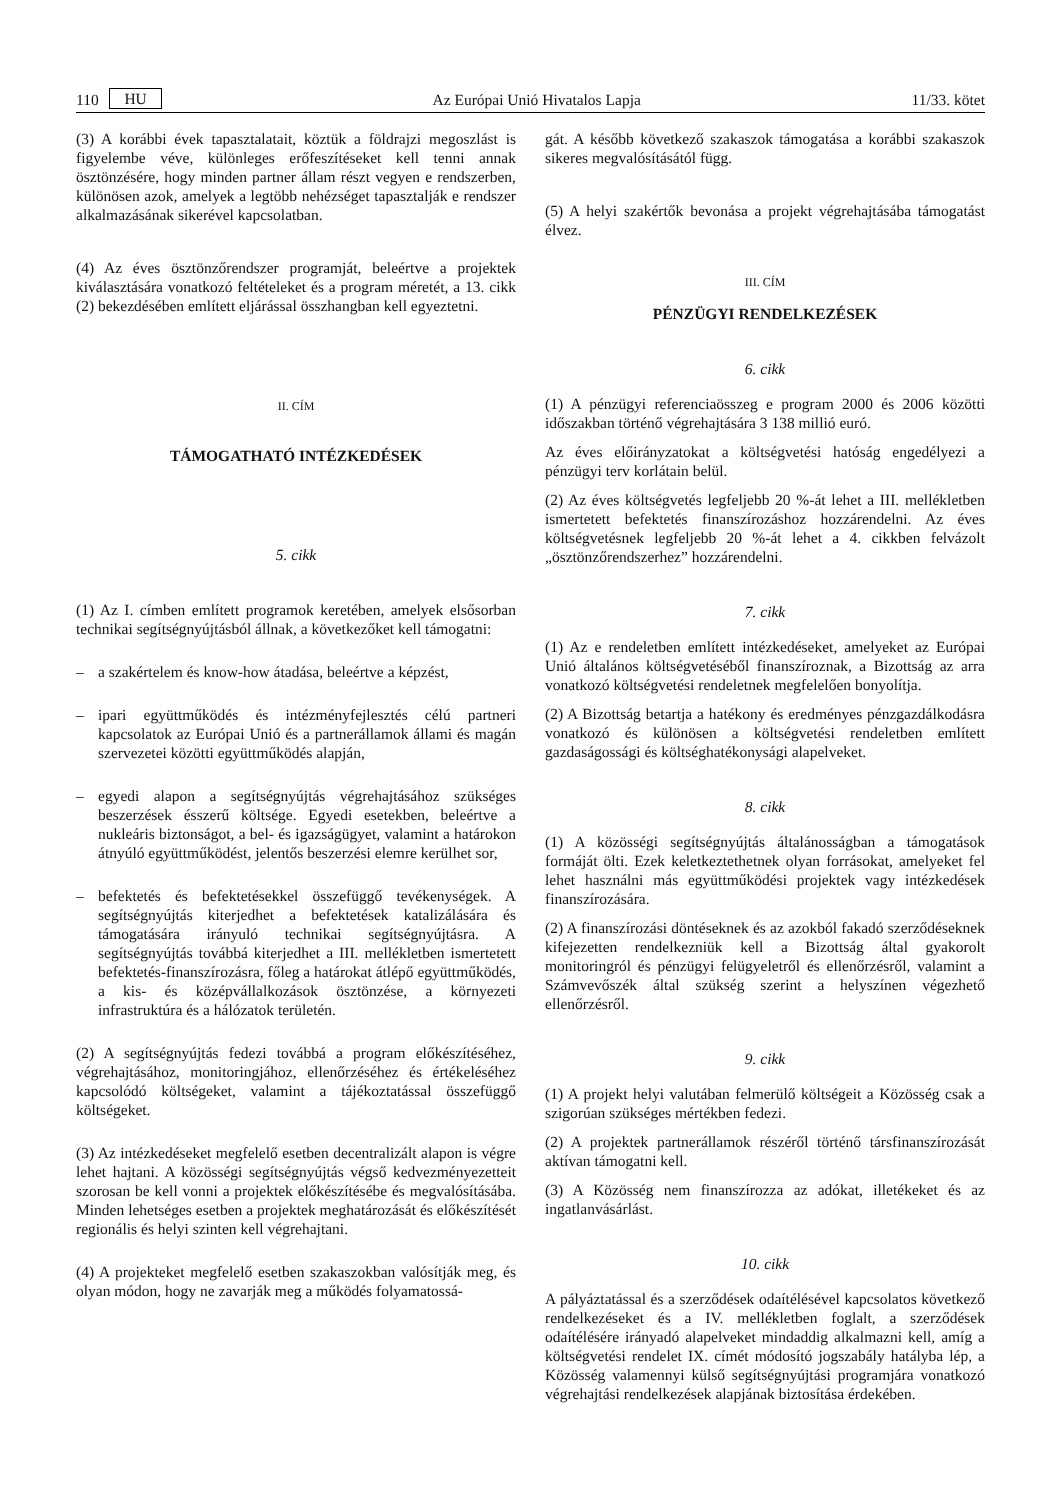110 HU Az Európai Unió Hivatalos Lapja 11/33. kötet
(3) A korábbi évek tapasztalatait, köztük a földrajzi megoszlást is figyelembe véve, különleges erőfeszítéseket kell tenni annak ösztönzésére, hogy minden partner állam részt vegyen e rendszerben, különösen azok, amelyek a legtöbb nehézséget tapasztalják e rendszer alkalmazásának sikerével kapcsolatban.
(4) Az éves ösztönzőrendszer programját, beleértve a projektek kiválasztására vonatkozó feltételeket és a program méretét, a 13. cikk (2) bekezdésében említett eljárással összhangban kell egyeztetni.
II. CÍM
TÁMOGATHATÓ INTÉZKEDÉSEK
5. cikk
(1) Az I. címben említett programok keretében, amelyek elsősorban technikai segítségnyújtásból állnak, a következőket kell támogatni:
– a szakértelem és know-how átadása, beleértve a képzést,
– ipari együttműködés és intézményfejlesztés célú partneri kapcsolatok az Európai Unió és a partnerállamok állami és magán szervezetei közötti együttműködés alapján,
– egyedi alapon a segítségnyújtás végrehajtásához szükséges beszerzések ésszerű költsége. Egyedi esetekben, beleértve a nukleáris biztonságot, a bel- és igazságügyet, valamint a határokon átnyúló együttműködést, jelentős beszerzési elemre kerülhet sor,
– befektetés és befektetésekkel összefüggő tevékenységek. A segítségnyújtás kiterjedhet a befektetések katalizálására és támogatására irányuló technikai segítségnyújtásra. A segítségnyújtás továbbá kiterjedhet a III. mellékletben ismertetett befektetés-finanszírozásra, főleg a határokat átlépő együttműködés, a kis- és középvállalkozások ösztönzése, a környezeti infrastruktúra és a hálózatok területén.
(2) A segítségnyújtás fedezi továbbá a program előkészítéséhez, végrehajtásához, monitoringjához, ellenőrzéséhez és értékeléséhez kapcsolódó költségeket, valamint a tájékoztatással összefüggő költségeket.
(3) Az intézkedéseket megfelelő esetben decentralizált alapon is végre lehet hajtani. A közösségi segítségnyújtás végső kedvezményezetteit szorosan be kell vonni a projektek előkészítésébe és megvalósításába. Minden lehetséges esetben a projektek meghatározását és előkészítését regionális és helyi szinten kell végrehajtani.
(4) A projekteket megfelelő esetben szakaszokban valósítják meg, és olyan módon, hogy ne zavarják meg a működés folyamatossá-
gát. A később következő szakaszok támogatása a korábbi szakaszok sikeres megvalósításától függ.
(5) A helyi szakértők bevonása a projekt végrehajtásába támogatást élvez.
III. CÍM
PÉNZÜGYI RENDELKEZÉSEK
6. cikk
(1) A pénzügyi referenciaösszeg e program 2000 és 2006 közötti időszakban történő végrehajtására 3 138 millió euró.
Az éves előirányzatokat a költségvetési hatóság engedélyezi a pénzügyi terv korlátain belül.
(2) Az éves költségvetés legfeljebb 20 %-át lehet a III. mellékletben ismertetett befektetés finanszírozáshoz hozzárendelni. Az éves költségvetésnek legfeljebb 20 %-át lehet a 4. cikkben felvázolt „ösztönzőrendszerhez” hozzárendelni.
7. cikk
(1) Az e rendeletben említett intézkedéseket, amelyeket az Európai Unió általános költségvetéséből finanszíroznak, a Bizottság az arra vonatkozó költségvetési rendeletnek megfelelően bonyolítja.
(2) A Bizottság betartja a hatékony és eredményes pénzgazdálkodásra vonatkozó és különösen a költségvetési rendeletben említett gazdaságossági és költséghatékonysági alapelveket.
8. cikk
(1) A közösségi segítségnyújtás általánosságban a támogatások formáját ölti. Ezek keletkeztethetnek olyan forrásokat, amelyeket fel lehet használni más együttműködési projektek vagy intézkedések finanszírozására.
(2) A finanszírozási döntéseknek és az azokból fakadó szerződéseknek kifejezetten rendelkezniük kell a Bizottság által gyakorolt monitoringról és pénzügyi felügyeletről és ellenőrzésről, valamint a Számvevőszék által szükség szerint a helyszínen végezhető ellenőrzésről.
9. cikk
(1) A projekt helyi valutában felmerülő költségeit a Közösség csak a szigorúan szükséges mértékben fedezi.
(2) A projektek partnerállamok részéről történő társfinanszírozását aktívan támogatni kell.
(3) A Közösség nem finanszírozza az adókat, illetékeket és az ingatlanvásárlást.
10. cikk
A pályáztatással és a szerződések odaítélésével kapcsolatos következő rendelkezéseket és a IV. mellékletben foglalt, a szerződések odaítélésére irányadó alapelveket mindaddig alkalmazni kell, amíg a költségvetési rendelet IX. címét módosító jogszabály hatályba lép, a Közösség valamennyi külső segítségnyújtási programjára vonatkozó végrehajtási rendelkezések alapjának biztosítása érdekében.